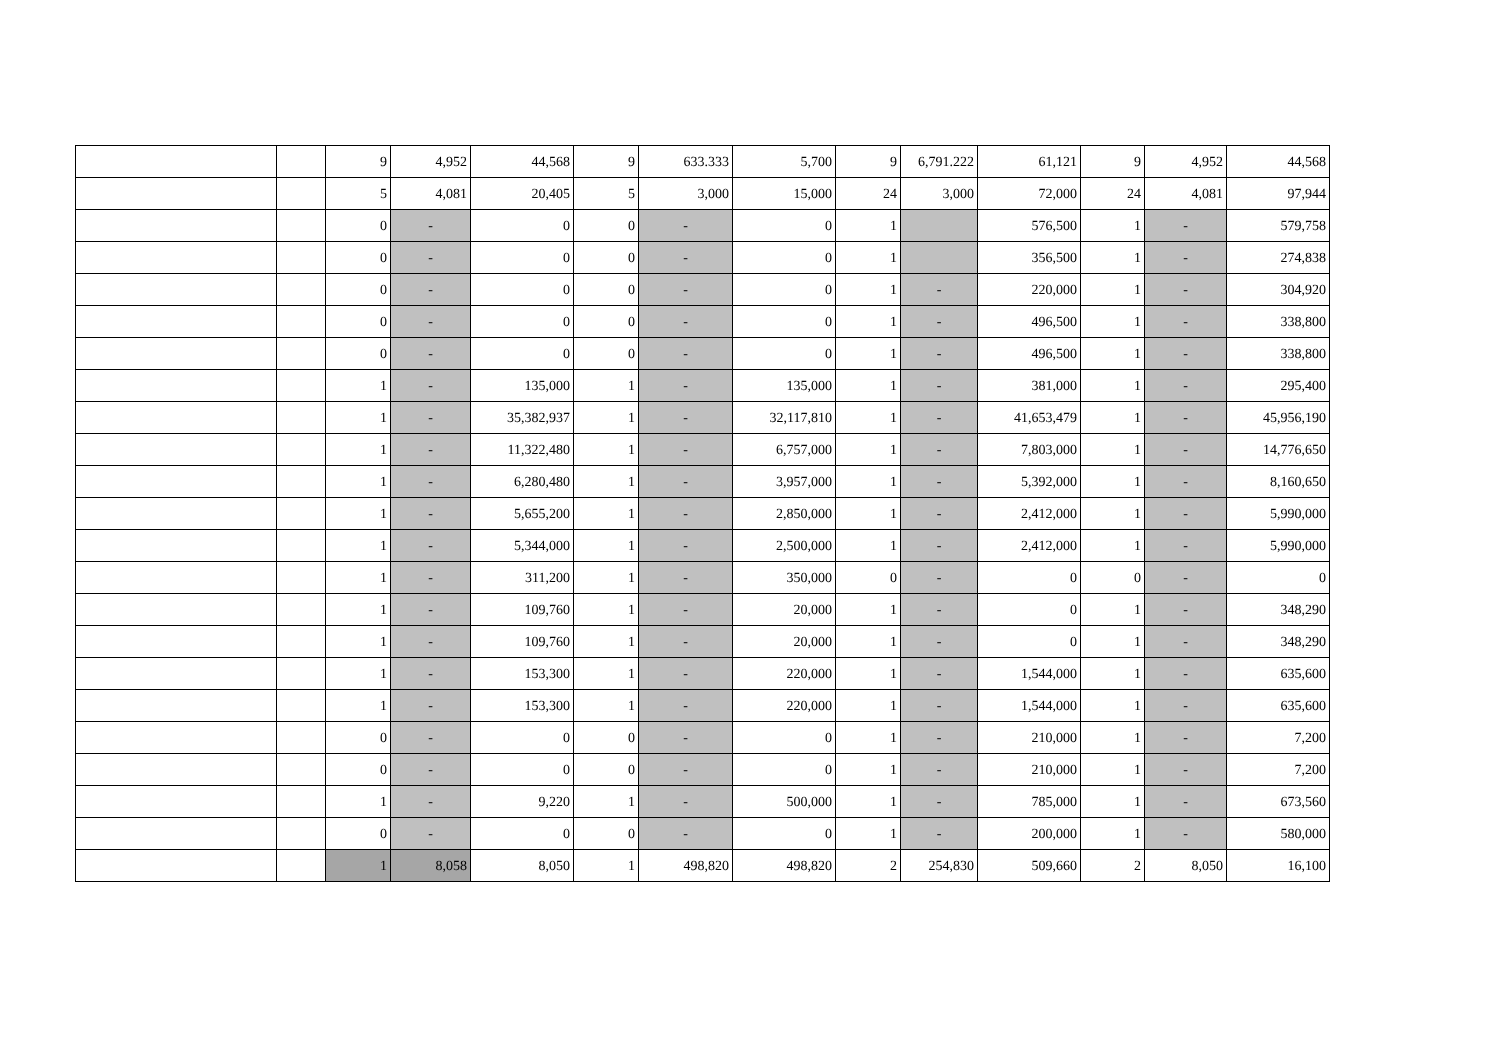| | | 9 | 4,952 | 44,568 | 9 | 633.333 | 5,700 | 9 | 6,791.222 | 61,121 | 9 | 4,952 | 44,568 |
| | | 5 | 4,081 | 20,405 | 5 | 3,000 | 15,000 | 24 | 3,000 | 72,000 | 24 | 4,081 | 97,944 |
| | | 0 | - | 0 | 0 | - | 0 | 1 | | 576,500 | 1 | - | 579,758 |
| | | 0 | - | 0 | 0 | - | 0 | 1 | | 356,500 | 1 | - | 274,838 |
| | | 0 | - | 0 | 0 | - | 0 | 1 | - | 220,000 | 1 | - | 304,920 |
| | | 0 | - | 0 | 0 | - | 0 | 1 | - | 496,500 | 1 | - | 338,800 |
| | | 0 | - | 0 | 0 | - | 0 | 1 | - | 496,500 | 1 | - | 338,800 |
| | | 1 | - | 135,000 | 1 | - | 135,000 | 1 | - | 381,000 | 1 | - | 295,400 |
| | | 1 | - | 35,382,937 | 1 | - | 32,117,810 | 1 | - | 41,653,479 | 1 | - | 45,956,190 |
| | | 1 | - | 11,322,480 | 1 | - | 6,757,000 | 1 | - | 7,803,000 | 1 | - | 14,776,650 |
| | | 1 | - | 6,280,480 | 1 | - | 3,957,000 | 1 | - | 5,392,000 | 1 | - | 8,160,650 |
| | | 1 | - | 5,655,200 | 1 | - | 2,850,000 | 1 | - | 2,412,000 | 1 | - | 5,990,000 |
| | | 1 | - | 5,344,000 | 1 | - | 2,500,000 | 1 | - | 2,412,000 | 1 | - | 5,990,000 |
| | | 1 | - | 311,200 | 1 | - | 350,000 | 0 | - | 0 | 0 | - | 0 |
| | | 1 | - | 109,760 | 1 | - | 20,000 | 1 | - | 0 | 1 | - | 348,290 |
| | | 1 | - | 109,760 | 1 | - | 20,000 | 1 | - | 0 | 1 | - | 348,290 |
| | | 1 | - | 153,300 | 1 | - | 220,000 | 1 | - | 1,544,000 | 1 | - | 635,600 |
| | | 1 | - | 153,300 | 1 | - | 220,000 | 1 | - | 1,544,000 | 1 | - | 635,600 |
| | | 0 | - | 0 | 0 | - | 0 | 1 | - | 210,000 | 1 | - | 7,200 |
| | | 0 | - | 0 | 0 | - | 0 | 1 | - | 210,000 | 1 | - | 7,200 |
| | | 1 | - | 9,220 | 1 | - | 500,000 | 1 | - | 785,000 | 1 | - | 673,560 |
| | | 0 | - | 0 | 0 | - | 0 | 1 | - | 200,000 | 1 | - | 580,000 |
| | | 1 | 8,058 | 8,050 | 1 | 498,820 | 498,820 | 2 | 254,830 | 509,660 | 2 | 8,050 | 16,100 |